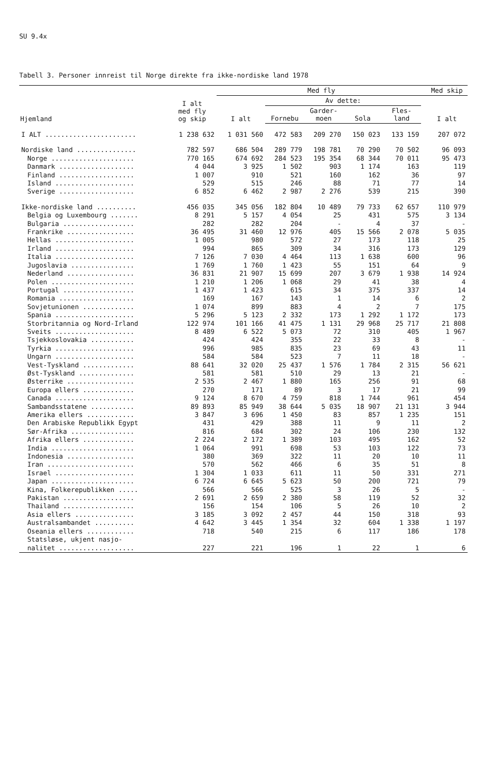SU 9.4x
Tabell 3. Personer innreist til Norge direkte fra ikke-nordiske land 1978
| Hjemland | I alt med fly og skip | Med fly | | | | | | Med skip |
| --- | --- | --- | --- | --- | --- | --- | --- | --- |
| | | I alt | Av dette: | | | | | I alt |
| | | | Fornebu | Garder- moen | Sola | Fles- land | | |
| I ALT ....................... | 1 238 632 | 1 031 560 | 472 583 | 209 270 | 150 023 | 133 159 | | 207 072 |
| Nordiske land ............... | 782 597 | 686 504 | 289 779 | 198 781 | 70 290 | 70 502 | | 96 093 |
| Norge ..................... | 770 165 | 674 692 | 284 523 | 195 354 | 68 344 | 70 011 | | 95 473 |
| Danmark ................... | 4 044 | 3 925 | 1 502 | 903 | 1 174 | 163 | | 119 |
| Finland ................... | 1 007 | 910 | 521 | 160 | 162 | 36 | | 97 |
| Island .................... | 529 | 515 | 246 | 88 | 71 | 77 | | 14 |
| Sverige ................... | 6 852 | 6 462 | 2 987 | 2 276 | 539 | 215 | | 390 |
| Ikke-nordiske land .......... | 456 035 | 345 056 | 182 804 | 10 489 | 79 733 | 62 657 | | 110 979 |
| Belgia og Luxembourg ....... | 8 291 | 5 157 | 4 054 | 25 | 431 | 575 | | 3 134 |
| Bulgaria .................. | 282 | 282 | 204 | - | 4 | 37 | | - |
| Frankrike ................. | 36 495 | 31 460 | 12 976 | 405 | 15 566 | 2 078 | | 5 035 |
| Hellas .................... | 1 005 | 980 | 572 | 27 | 173 | 118 | | 25 |
| Irland .................... | 994 | 865 | 309 | 34 | 316 | 173 | | 129 |
| Italia .................... | 7 126 | 7 030 | 4 464 | 113 | 1 638 | 600 | | 96 |
| Jugoslavia ................ | 1 769 | 1 760 | 1 423 | 55 | 151 | 64 | | 9 |
| Nederland ................. | 36 831 | 21 907 | 15 699 | 207 | 3 679 | 1 938 | | 14 924 |
| Polen ..................... | 1 210 | 1 206 | 1 068 | 29 | 41 | 38 | | 4 |
| Portugal .................. | 1 437 | 1 423 | 615 | 34 | 375 | 337 | | 14 |
| Romania ................... | 169 | 167 | 143 | 1 | 14 | 6 | | 2 |
| Sovjetunionen ............. | 1 074 | 899 | 883 | 4 | 2 | 7 | | 175 |
| Spania .................... | 5 296 | 5 123 | 2 332 | 173 | 1 292 | 1 172 | | 173 |
| Storbritannia og Nord-Irland | 122 974 | 101 166 | 41 475 | 1 131 | 29 968 | 25 717 | | 21 808 |
| Sveits .................... | 8 489 | 6 522 | 5 073 | 72 | 310 | 405 | | 1 967 |
| Tsjekkoslovakia ........... | 424 | 424 | 355 | 22 | 33 | 8 | | - |
| Tyrkia .................... | 996 | 985 | 835 | 23 | 69 | 43 | | 11 |
| Ungarn .................... | 584 | 584 | 523 | 7 | 11 | 18 | | - |
| Vest-Tyskland ............. | 88 641 | 32 020 | 25 437 | 1 576 | 1 784 | 2 315 | | 56 621 |
| Øst-Tyskland .............. | 581 | 581 | 510 | 29 | 13 | 21 | | - |
| Østerrike ................. | 2 535 | 2 467 | 1 880 | 165 | 256 | 91 | | 68 |
| Europa ellers ............. | 270 | 171 | 89 | 3 | 17 | 21 | | 99 |
| Canada .................... | 9 124 | 8 670 | 4 759 | 818 | 1 744 | 961 | | 454 |
| Sambandsstatene ........... | 89 893 | 85 949 | 38 644 | 5 035 | 18 907 | 21 131 | | 3 944 |
| Amerika ellers ............ | 3 847 | 3 696 | 1 450 | 83 | 857 | 1 235 | | 151 |
| Den Arabiske Republikk Egypt | 431 | 429 | 388 | 11 | 9 | 11 | | 2 |
| Sør-Afrika ................ | 816 | 684 | 302 | 24 | 106 | 230 | | 132 |
| Afrika ellers ............. | 2 224 | 2 172 | 1 389 | 103 | 495 | 162 | | 52 |
| India ..................... | 1 064 | 991 | 698 | 53 | 103 | 122 | | 73 |
| Indonesia ................. | 380 | 369 | 322 | 11 | 20 | 10 | | 11 |
| Iran ...................... | 570 | 562 | 466 | 6 | 35 | 51 | | 8 |
| Israel .................... | 1 304 | 1 033 | 611 | 11 | 50 | 331 | | 271 |
| Japan ..................... | 6 724 | 6 645 | 5 623 | 50 | 200 | 721 | | 79 |
| Kina, Folkerepublikken ..... | 566 | 566 | 525 | 3 | 26 | 5 | | - |
| Pakistan .................. | 2 691 | 2 659 | 2 380 | 58 | 119 | 52 | | 32 |
| Thailand .................. | 156 | 154 | 106 | 5 | 26 | 10 | | 2 |
| Asia ellers ............... | 3 185 | 3 092 | 2 457 | 44 | 150 | 318 | | 93 |
| Australsambandet .......... | 4 642 | 3 445 | 1 354 | 32 | 604 | 1 338 | | 1 197 |
| Oseania ellers ............ | 718 | 540 | 215 | 6 | 117 | 186 | | 178 |
| Statsløse, ukjent nasjo- nalitet ................... | 227 | 221 | 196 | 1 | 22 | 1 | | 6 |